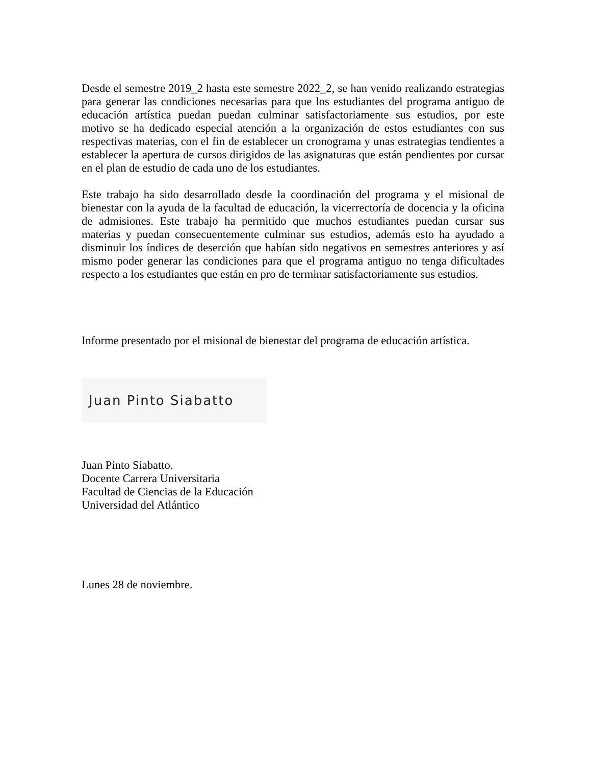Desde el semestre 2019_2 hasta este semestre 2022_2, se han venido realizando estrategias para generar las condiciones necesarias para que los estudiantes del programa antiguo de educación artística puedan puedan culminar satisfactoriamente sus estudios, por este motivo se ha dedicado especial atención a la organización de estos estudiantes con sus respectivas materias, con el fin de establecer un cronograma y unas estrategias tendientes a establecer la apertura de cursos dirigidos de las asignaturas que están pendientes por cursar en el plan de estudio de cada uno de los estudiantes.
Este trabajo ha sido desarrollado desde la coordinación del programa y el misional de bienestar con la ayuda de la facultad de educación, la vicerrectoría de docencia y la oficina de admisiones. Este trabajo ha permitido que muchos estudiantes puedan cursar sus materias y puedan consecuentemente culminar sus estudios, además esto ha ayudado a disminuir los índices de deserción que habían sido negativos en semestres anteriores y así mismo poder generar las condiciones para que el programa antiguo no tenga dificultades respecto a los estudiantes que están en pro de terminar satisfactoriamente sus estudios.
Informe presentado por el misional de bienestar del programa de educación artística.
Juan Pinto Siabatto
Juan Pinto Siabatto.
Docente Carrera Universitaria
Facultad de Ciencias de la Educación
Universidad del Atlántico
Lunes 28 de noviembre.